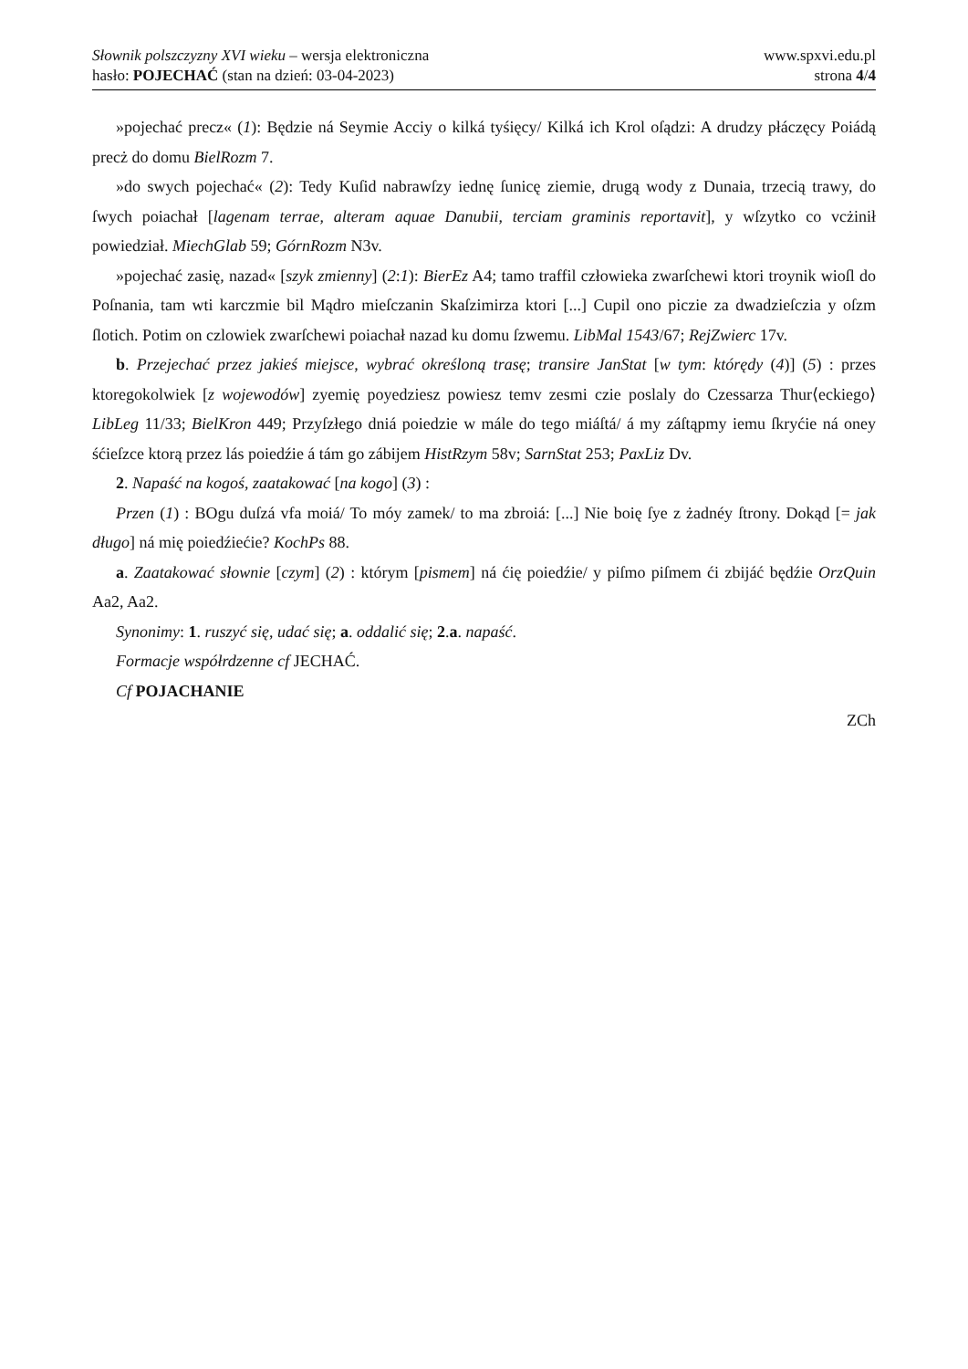Słownik polszczyzny XVI wieku – wersja elektroniczna
hasło: POJECHAĆ (stan na dzień: 03-04-2023)
www.spxvi.edu.pl
strona 4/4
»pojechać precz« (1): Będzie ná Seymie Acciy o kilká tyśięcy/ Kilká ich Krol oſądzi: A drudzy płáczęcy Poiádą precż do domu BielRozm 7.
»do swych pojechać« (2): Tedy Kuſid nabrawſzy iednę ſunicę ziemie, drugą wody z Dunaia, trzecią trawy, do ſwych poiachał [lagenam terrae, alteram aquae Danubii, terciam graminis reportavit], y wſzytko co vcżinił powiedział. MiechGlab 59; GórnRozm N3v.
»pojechać zasię, nazad« [szyk zmienny] (2:1): BierEz A4; tamo traffil człowieka zwarſchewi ktori troynik wioſl do Poſnania, tam wti karczmie bil Mądro mieſczanin Skaſzimirza ktori [...] Cupil ono piczie za dwadzieſczia y oſzm ſlotich. Potim on czlowiek zwarſchewi poiachał nazad ku domu ſzwemu. LibMal 1543/67; RejZwierc 17v.
b. Przejechać przez jakieś miejsce, wybrać określoną trasę; transire JanStat [w tym: którędy (4)] (5) : przes ktoregokolwiek [z wojewodów] zyemię poyedziesz powiesz temv zesmi czie poslaly do Czessarza Thur⟨eckiego⟩ LibLeg 11/33; BielKron 449; Przyſzłego dniá poiedzie w mále do tego miáſtá/ á my záſtąpmy iemu ſkryćie ná oney śćieſzce ktorą przez lás poiedźie á tám go zábijem HistRzym 58v; SarnStat 253; PaxLiz Dv.
2. Napaść na kogoś, zaatakować [na kogo] (3) :
Przen (1) : BOgu duſzá vfa moiá/ To móy zamek/ to ma zbroiá: [...] Nie boię ſye z żadnéy ſtrony. Dokąd [= jak długo] ná mię poiedźiećie? KochPs 88.
a. Zaatakować słownie [czym] (2) : którym [pismem] ná ćię poiedźie/ y piſmo piſmem ći zbijáć będźie OrzQuin Aa2, Aa2.
Synonimy: 1. ruszyć się, udać się; a. oddalić się; 2.a. napaść.
Formacje współrdzenne cf JECHAĆ.
Cf POJACHANIE
ZCh